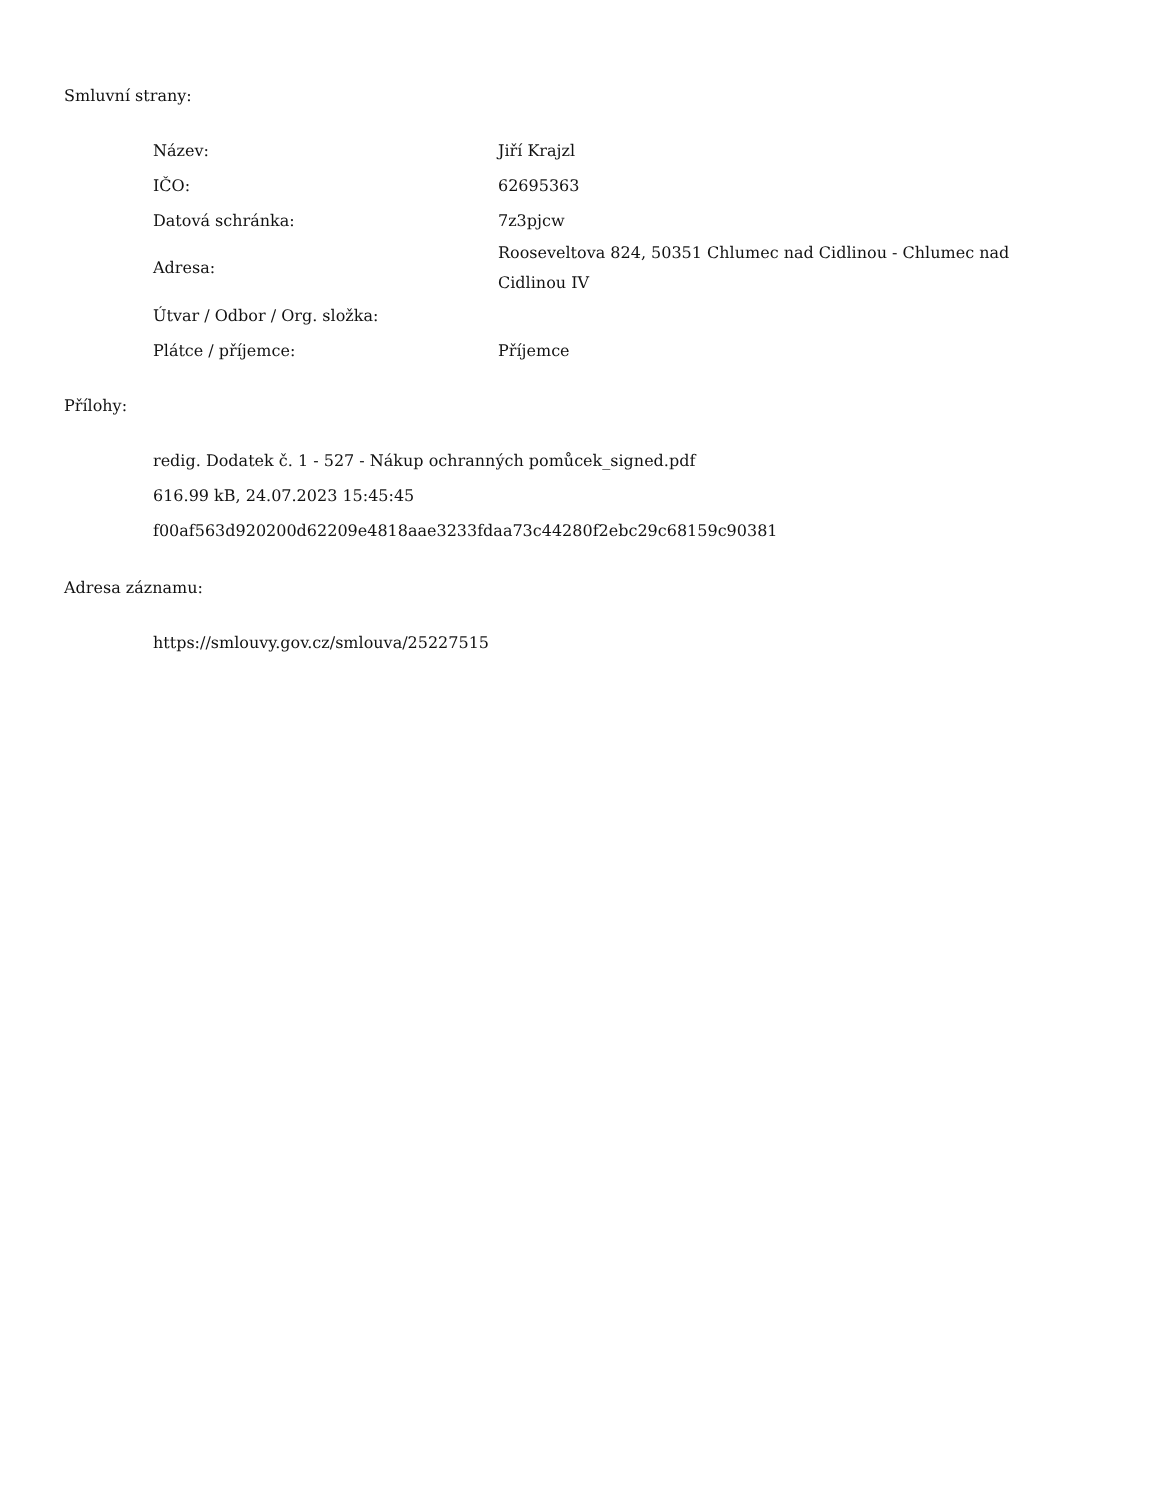Smluvní strany:
| Název: | Jiří Krajzl |
| IČO: | 62695363 |
| Datová schránka: | 7z3pjcw |
| Adresa: | Rooseveltova 824, 50351 Chlumec nad Cidlinou - Chlumec nad Cidlinou IV |
| Útvar / Odbor / Org. složka: | |
| Plátce / příjemce: | Příjemce |
Přílohy:
redig. Dodatek č. 1 - 527 - Nákup ochranných pomůcek_signed.pdf
616.99 kB, 24.07.2023 15:45:45
f00af563d920200d62209e4818aae3233fdaa73c44280f2ebc29c68159c90381
Adresa záznamu:
https://smlouvy.gov.cz/smlouva/25227515